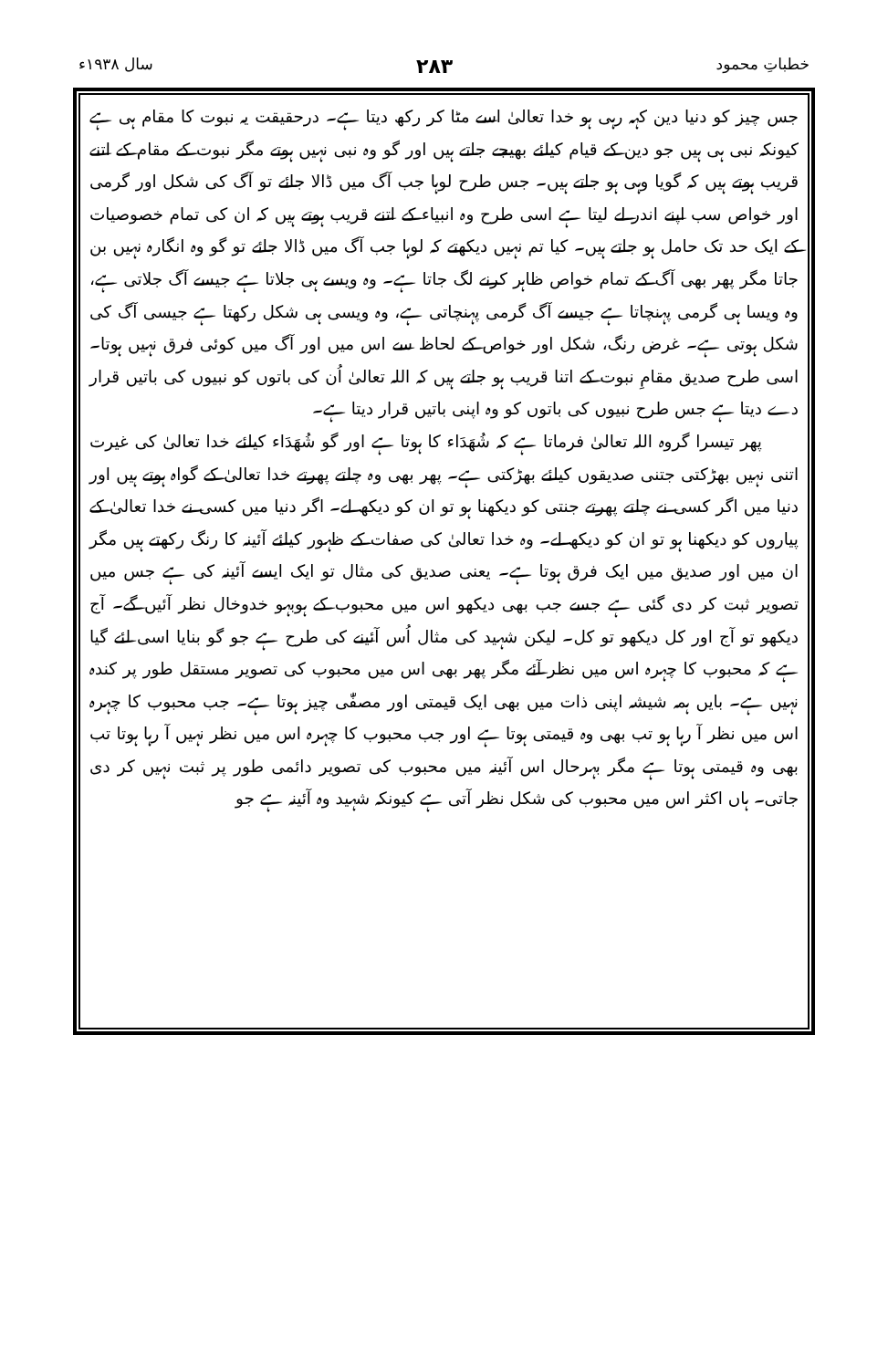خطباتِ محمود ۲۸۳ سال ۱۹۳۸ء
جس چیز کو دنیا دین کہہ رہی ہو خدا تعالیٰ اسے مٹا کر رکھ دیتا ہے۔ درحقیقت یہ نبوت کا مقام ہی ہے کیونکہ نبی ہی ہیں جو دین کے قیام کیلئے بھیجے جاتے ہیں اور گو وہ نبی نہیں ہوتے مگر نبوت کے مقام کے اتنے قریب ہوتے ہیں کہ گویا وہی ہو جاتے ہیں۔ جس طرح لوہا جب آگ میں ڈالا جائے تو آگ کی شکل اور گرمی اور خواص سب اپنے اندر لے لیتا ہے اسی طرح وہ انبیاء کے اتنے قریب ہوتے ہیں کہ ان کی تمام خصوصیات کے ایک حد تک حامل ہو جاتے ہیں۔ کیا تم نہیں دیکھتے کہ لوہا جب آگ میں ڈالا جائے تو گو وہ انگارہ نہیں بن جاتا مگر پھر بھی آگ کے تمام خواص ظاہر کرنے لگ جاتا ہے۔ وہ ویسے ہی جلاتا ہے جیسے آگ جلاتی ہے، وہ ویسا ہی گرمی پہنچاتا ہے جیسے آگ گرمی پہنچاتی ہے، وہ ویسی ہی شکل رکھتا ہے جیسی آگ کی شکل ہوتی ہے۔ غرض رنگ، شکل اور خواص کے لحاظ سے اس میں اور آگ میں کوئی فرق نہیں ہوتا۔ اسی طرح صدیق مقامِ نبوت کے اتنا قریب ہو جاتے ہیں کہ اللہ تعالیٰ اُن کی باتوں کو نبیوں کی باتیں قرار دے دیتا ہے جس طرح نبیوں کی باتوں کو وہ اپنی باتیں قرار دیتا ہے۔
پھر تیسرا گروہ اللہ تعالیٰ فرماتا ہے کہ شُھَدَاء کا ہوتا ہے اور گو شُھَدَاء کیلئے خدا تعالیٰ کی غیرت اتنی نہیں بھڑکتی جتنی صدیقوں کیلئے بھڑکتی ہے۔ پھر بھی وہ چلتے پھرتے خدا تعالیٰ کے گواہ ہوتے ہیں اور دنیا میں اگر کسی نے چلتے پھرتے جنتی کو دیکھنا ہو تو ان کو دیکھ لے۔ اگر دنیا میں کسی نے خدا تعالیٰ کے پیاروں کو دیکھنا ہو تو ان کو دیکھ لے۔ وہ خدا تعالیٰ کی صفات کے ظہور کیلئے آئینہ کا رنگ رکھتے ہیں مگر ان میں اور صدیق میں ایک فرق ہوتا ہے۔ یعنی صدیق کی مثال تو ایک ایسے آئینہ کی ہے جس میں تصویر ثبت کر دی گئی ہے جسے جب بھی دیکھو اس میں محبوب کے ہوبہو خدوخال نظر آئیں گے۔ آج دیکھو تو آج اور کل دیکھو تو کل۔ لیکن شہید کی مثال اُس آئینے کی طرح ہے جو گو بنایا اسی لئے گیا ہے کہ محبوب کا چہرہ اس میں نظر آئے مگر پھر بھی اس میں محبوب کی تصویر مستقل طور پر کندہ نہیں ہے۔ بایں ہمہ شیشہ اپنی ذات میں بھی ایک قیمتی اور مصفّٰی چیز ہوتا ہے۔ جب محبوب کا چہرہ اس میں نظر آ رہا ہو تب بھی وہ قیمتی ہوتا ہے اور جب محبوب کا چہرہ اس میں نظر نہیں آ رہا ہوتا تب بھی وہ قیمتی ہوتا ہے مگر بہرحال اس آئینہ میں محبوب کی تصویر دائمی طور پر ثبت نہیں کر دی جاتی۔ ہاں اکثر اس میں محبوب کی شکل نظر آتی ہے کیونکہ شہید وہ آئینہ ہے جو